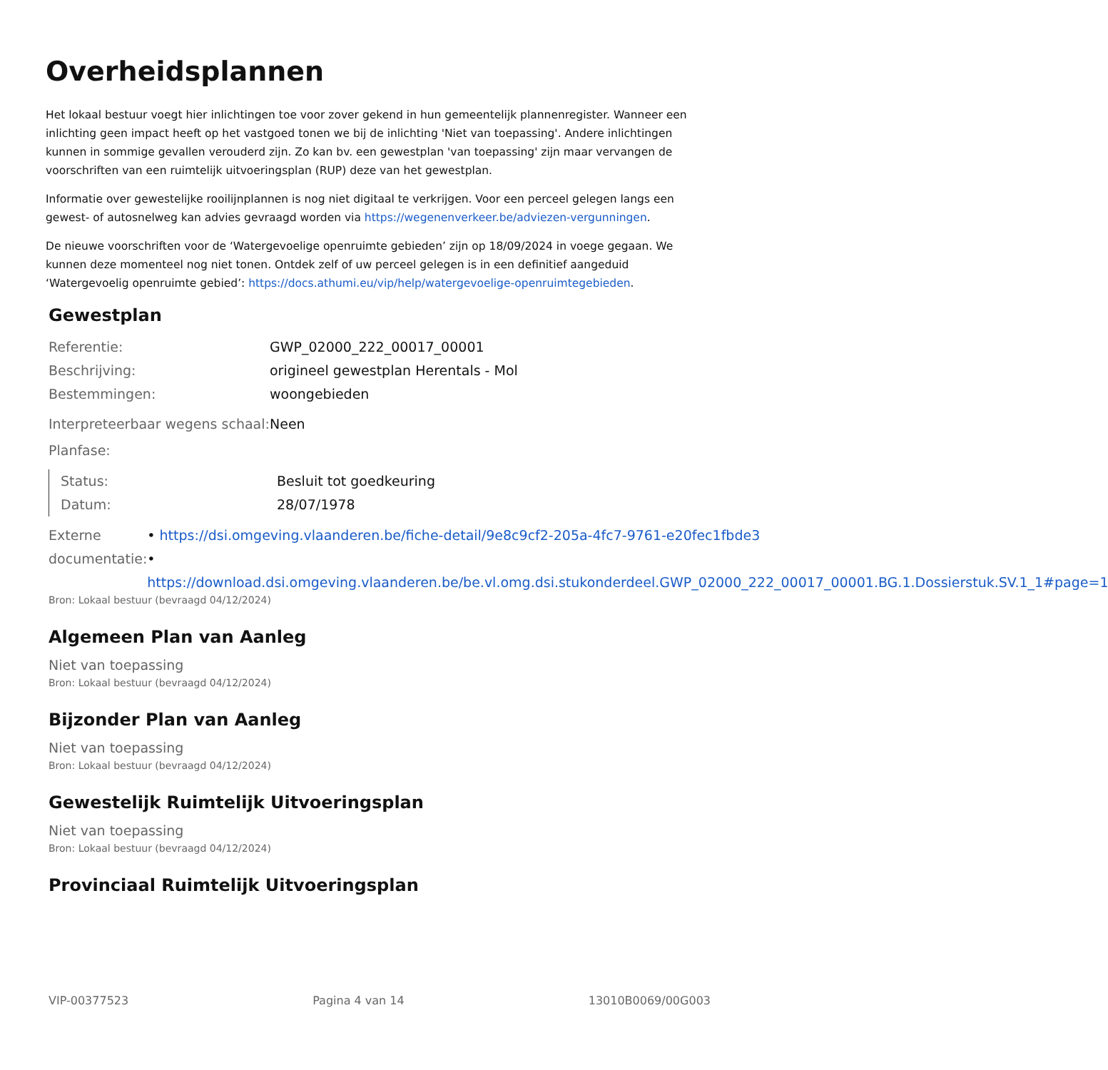Overheidsplannen
Het lokaal bestuur voegt hier inlichtingen toe voor zover gekend in hun gemeentelijk plannenregister. Wanneer een inlichting geen impact heeft op het vastgoed tonen we bij de inlichting 'Niet van toepassing'. Andere inlichtingen kunnen in sommige gevallen verouderd zijn. Zo kan bv. een gewestplan 'van toepassing' zijn maar vervangen de voorschriften van een ruimtelijk uitvoeringsplan (RUP) deze van het gewestplan.
Informatie over gewestelijke rooilijnplannen is nog niet digitaal te verkrijgen. Voor een perceel gelegen langs een gewest- of autosnelweg kan advies gevraagd worden via https://wegenenverkeer.be/adviezen-vergunningen.
De nieuwe voorschriften voor de ‘Watergevoelige openruimte gebieden’ zijn op 18/09/2024 in voege gegaan. We kunnen deze momenteel nog niet tonen. Ontdek zelf of uw perceel gelegen is in een definitief aangeduid ‘Watergevoelig openruimte gebied’: https://docs.athumi.eu/vip/help/watergevoelige-openruimtegebieden.
Gewestplan
Referentie: GWP_02000_222_00017_00001
Beschrijving: origineel gewestplan Herentals - Mol
Bestemmingen: woongebieden
Interpreteerbaar wegens schaal:
Neen
Planfase:
Status: Besluit tot goedkeuring
Datum: 28/07/1978
Externe documentatie: • https://dsi.omgeving.vlaanderen.be/fiche-detail/9e8c9cf2-205a-4fc7-9761-e20fec1fbde3
• https://download.dsi.omgeving.vlaanderen.be/be.vl.omg.dsi.stukonderdeel.GWP_02000_222_00017_00001.BG.1.Dossierstuk.SV.1_1#page=1
Bron: Lokaal bestuur (bevraagd 04/12/2024)
Algemeen Plan van Aanleg
Niet van toepassing
Bron: Lokaal bestuur (bevraagd 04/12/2024)
Bijzonder Plan van Aanleg
Niet van toepassing
Bron: Lokaal bestuur (bevraagd 04/12/2024)
Gewestelijk Ruimtelijk Uitvoeringsplan
Niet van toepassing
Bron: Lokaal bestuur (bevraagd 04/12/2024)
Provinciaal Ruimtelijk Uitvoeringsplan
VIP-00377523 Pagina 4 van 14 13010B0069/00G003